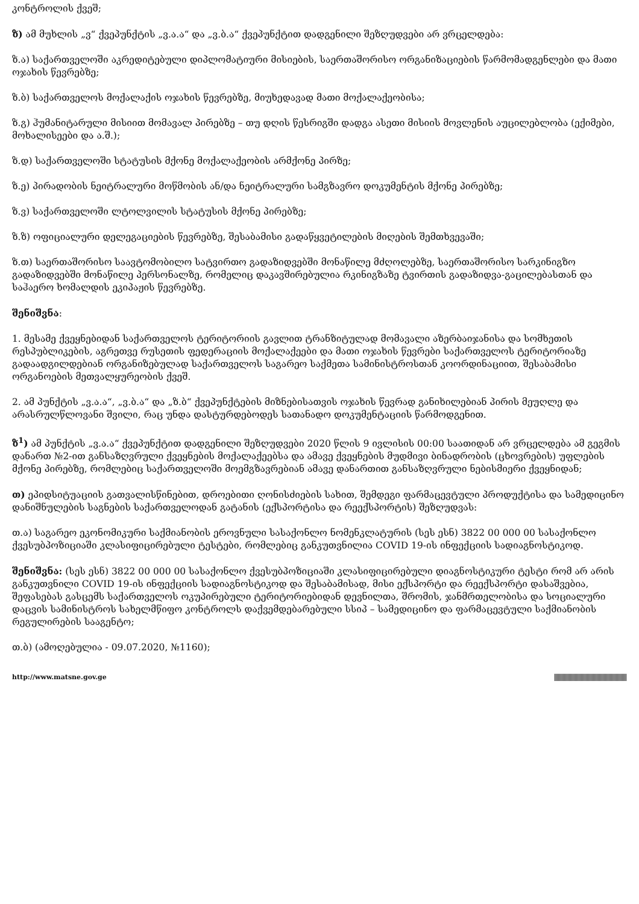კონტროლის ქვეშ;
ზ) ამ მუხლის „ვ“ ქვეპუნქტის „ვ.ა.ა“ და „ვ.ბ.ა“ ქვეპუნქტით დადგენილი შეზღუდვები არ ვრცელდება:
ზ.ა) საქართველოში აკრედიტებული დიპლომატიური მისიების, საერთაშორისო ორგანიზაციების წარმომადგენლები და მათი ოჯახის წევრებზე;
ზ.ბ) საქართველოს მოქალაქის ოჯახის წევრებზე, მიუხედავად მათი მოქალაქეობისა;
ზ.გ) ჰუმანიტარული მისიით მომავალ პირებზე – თუ დღის წესრიგში დადგა ასეთი მისიის მოვლენის აუცილებლობა (ექიმები, მოხალისეები და ა.შ.);
ზ.დ) საქართველოში სტატუსის მქონე მოქალაქეობის არმქონე პირზე;
ზ.ე) პირადობის ნეიტრალური მოწმობის ან/და ნეიტრალური სამგზავრო დოკუმენტის მქონე პირებზე;
ზ.ვ) საქართველოში ლტოლვილის სტატუსის მქონე პირებზე;
ზ.ზ) ოფიციალური დელეგაციების წევრებზე, შესაბამისი გადაწყვეტილების მიღების შემთხვევაში;
ზ.თ) საერთაშორისო საავტომობილო სატვირთო გადაზიდვებში მონაწილე მძღოლებზე, საერთაშორისო სარკინიგზო გადაზიდვებში მონაწილე პერსონალზე, რომელიც დაკავშირებულია რკინიგზაზე ტვირთის გადაზიდვა-გაცილებასთან და საჰაერო ხომალდის ეკიპაჟის წევრებზე.
შენიშვნა:
1. მესამე ქვეყნებიდან საქართველოს ტერიტორიის გავლით ტრანზიტულად მომავალი აზერბაიჯანისა და სომხეთის რესპუბლიკების, აგრეთვე რუსეთის ფედერაციის მოქალაქეები და მათი ოჯახის წევრები საქართველოს ტერიტორიაზე გადაადგილდებიან ორგანიზებულად საქართველოს საგარეო საქმეთა სამინისტროსთან კოორდინაციით, შესაბამისი ორგანოების მეთვალყურეობის ქვეშ.
2. ამ პუნქტის „ვ.ა.ა“, „ვ.ბ.ა“ და „ზ.ბ“ ქვეპუნქტების მიზნებისათვის ოჯახის წევრად განიხილებიან პირის მეუღლე და არასრულწლოვანი შვილი, რაც უნდა დასტურდებოდეს სათანადო დოკუმენტაციის წარმოდგენით.
ზ<sup>1</sup>) ამ პუნქტის „ვ.ა.ა“ ქვეპუნქტით დადგენილი შეზღუდვები 2020 წლის 9 ივლისის 00:00 საათიდან არ ვრცელდება ამ გეგმის დანართ №2-ით განსაზღვრული ქვეყნების მოქალაქეებსა და ამავე ქვეყნების მუდმივი ბინადრობის (ცხოვრების) უფლების მქონე პირებზე, რომლებიც საქართველოში მოემგზავრებიან ამავე დანართით განსაზღვრული ნებისმიერი ქვეყნიდან;
თ) ეპიდსიტუაციის გათვალისწინებით, დროებითი ღონისძიების სახით, შემდეგი ფარმაცევტული პროდუქტისა და სამედიცინო დანიშნულების საგნების საქართველოდან გატანის (ექსპორტისა და რეექსპორტის) შეზღუდვას:
თ.ა) საგარეო ეკონომიკური საქმიანობის ეროვნული სასაქონლო ნომენკლატურის (სეს ესნ) 3822 00 000 00 სასაქონლო ქვესუბპოზიციაში კლასიფიცირებული ტესტები, რომლებიც განკუთვნილია COVID 19-ის ინფექციის სადიაგნოსტიკოდ.
შენიშვნა: (სეს ესნ) 3822 00 000 00 სასაქონლო ქვესუბპოზიციაში კლასიფიცირებული დიაგნოსტიკური ტესტი რომ არ არის განკუთვნილი COVID 19-ის ინფექციის სადიაგნოსტიკოდ და შესაბამისად, მისი ექსპორტი და რეექსპორტი დასაშვებია, შეფასებას გასცემს საქართველოს ოკუპირებული ტერიტორიებიდან დევნილთა, შრომის, ჯანმრთელობისა და სოციალური დაცვის სამინისტროს სახელმწიფო კონტროლს დაქვემდებარებული სსიპ – სამედიცინო და ფარმაცევტული საქმიანობის რეგულირების სააგენტო;
თ.ბ) (ამოღებულია - 09.07.2020, №1160);
http://www.matsne.gov.ge